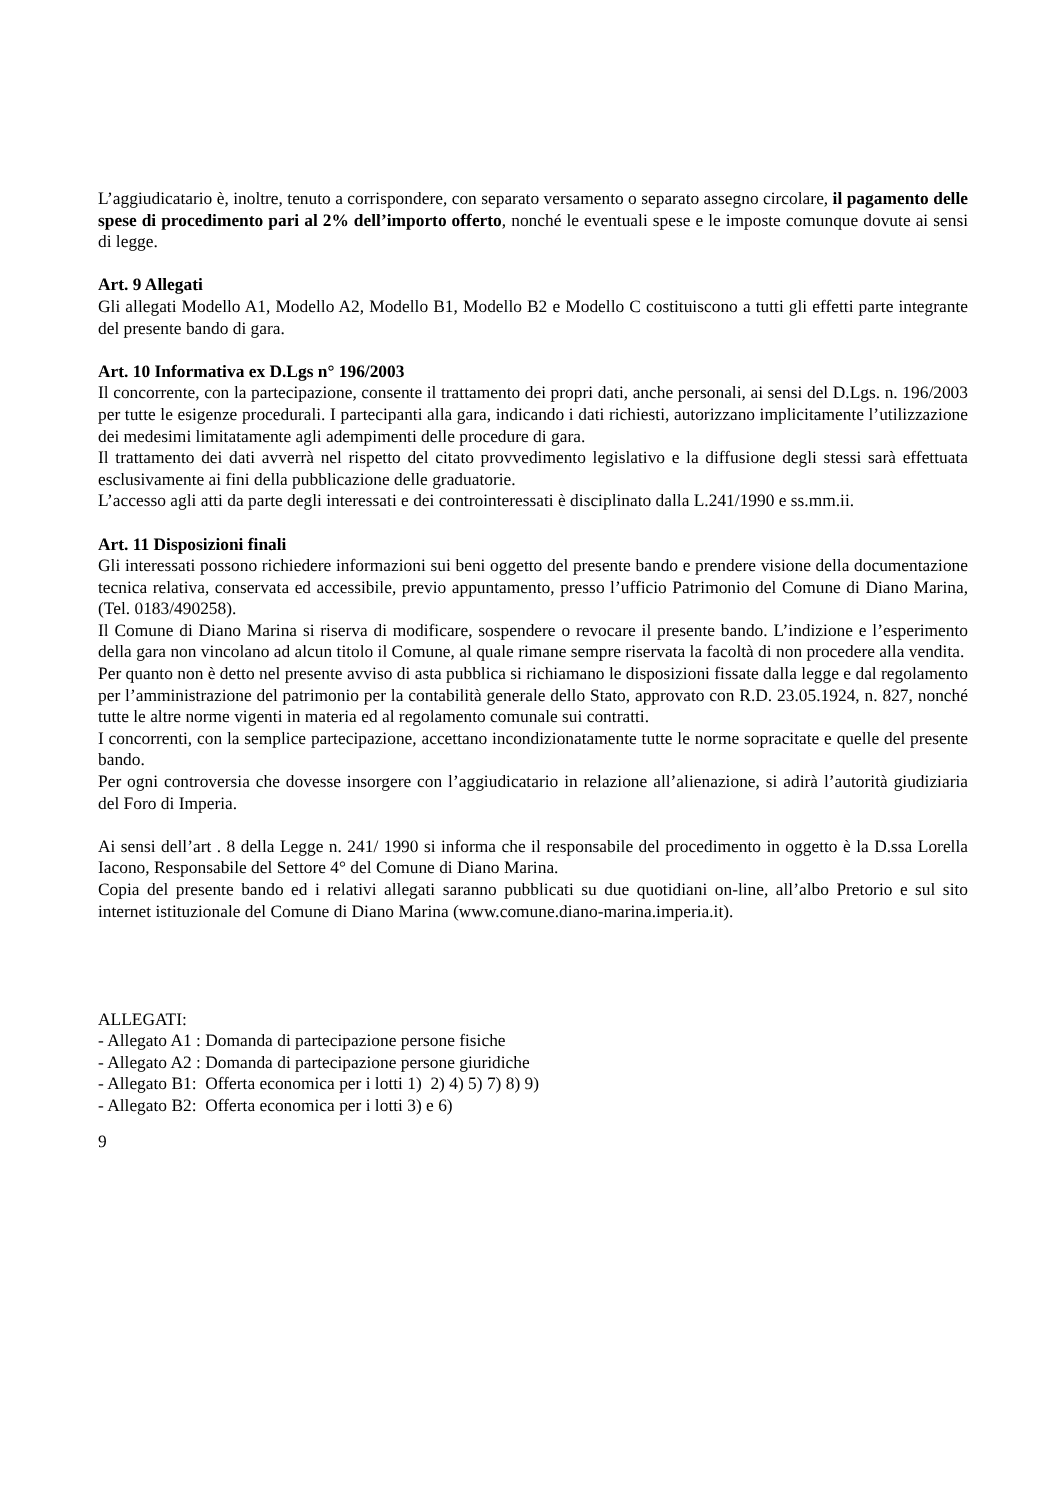L’aggiudicatario è, inoltre, tenuto a corrispondere, con separato versamento o separato assegno circolare, il pagamento delle spese di procedimento pari al 2% dell’importo offerto, nonché le eventuali spese e le imposte comunque dovute ai sensi di legge.
Art. 9 Allegati
Gli allegati Modello A1, Modello A2, Modello B1, Modello B2 e Modello C costituiscono a tutti gli effetti parte integrante del presente bando di gara.
Art. 10 Informativa ex D.Lgs n° 196/2003
Il concorrente, con la partecipazione, consente il trattamento dei propri dati, anche personali, ai sensi del D.Lgs. n. 196/2003 per tutte le esigenze procedurali. I partecipanti alla gara, indicando i dati richiesti, autorizzano implicitamente l’utilizzazione dei medesimi limitatamente agli adempimenti delle procedure di gara.
Il trattamento dei dati avverrà nel rispetto del citato provvedimento legislativo e la diffusione degli stessi sarà effettuata esclusivamente ai fini della pubblicazione delle graduatorie.
L’accesso agli atti da parte degli interessati e dei controinteressati è disciplinato dalla L.241/1990 e ss.mm.ii.
Art. 11 Disposizioni finali
Gli interessati possono richiedere informazioni sui beni oggetto del presente bando e prendere visione della documentazione tecnica relativa, conservata ed accessibile, previo appuntamento, presso l’ufficio Patrimonio del Comune di Diano Marina, (Tel. 0183/490258).
Il Comune di Diano Marina si riserva di modificare, sospendere o revocare il presente bando. L’indizione e l’esperimento della gara non vincolano ad alcun titolo il Comune, al quale rimane sempre riservata la facoltà di non procedere alla vendita.
Per quanto non è detto nel presente avviso di asta pubblica si richiamano le disposizioni fissate dalla legge e dal regolamento per l’amministrazione del patrimonio per la contabilità generale dello Stato, approvato con R.D. 23.05.1924, n. 827, nonché tutte le altre norme vigenti in materia ed al regolamento comunale sui contratti.
I concorrenti, con la semplice partecipazione, accettano incondizionatamente tutte le norme sopracitate e quelle del presente bando.
Per ogni controversia che dovesse insorgere con l’aggiudicatario in relazione all’alienazione, si adirà l’autorità giudiziaria del Foro di Imperia.
Ai sensi dell’art . 8 della Legge n. 241/ 1990 si informa che il responsabile del procedimento in oggetto è la D.ssa Lorella Iacono, Responsabile del Settore 4° del Comune di Diano Marina.
Copia del presente bando ed i relativi allegati saranno pubblicati su due quotidiani on-line, all’albo Pretorio e sul sito internet istituzionale del Comune di Diano Marina (www.comune.diano-marina.imperia.it).
ALLEGATI:
- Allegato A1 : Domanda di partecipazione persone fisiche
- Allegato A2 : Domanda di partecipazione persone giuridiche
- Allegato B1: Offerta economica per i lotti 1) 2) 4) 5) 7) 8) 9)
- Allegato B2: Offerta economica per i lotti 3) e 6)
9